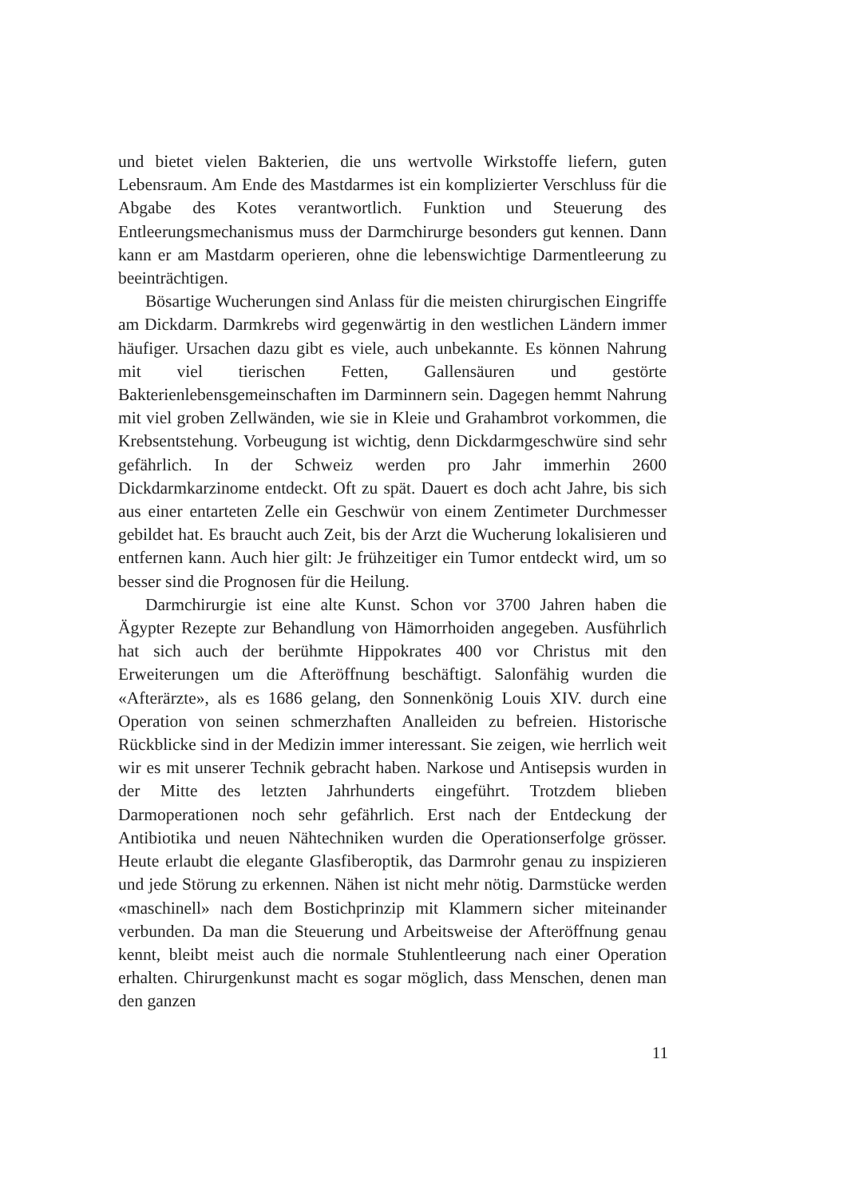und bietet vielen Bakterien, die uns wertvolle Wirkstoffe liefern, guten Lebensraum. Am Ende des Mastdarmes ist ein komplizierter Verschluss für die Abgabe des Kotes verantwortlich. Funktion und Steuerung des Entleerungsmechanismus muss der Darmchirurge besonders gut kennen. Dann kann er am Mastdarm operieren, ohne die lebenswichtige Darmentleerung zu beeinträchtigen.
Bösartige Wucherungen sind Anlass für die meisten chirurgischen Eingriffe am Dickdarm. Darmkrebs wird gegenwärtig in den westlichen Ländern immer häufiger. Ursachen dazu gibt es viele, auch unbekannte. Es können Nahrung mit viel tierischen Fetten, Gallensäuren und gestörte Bakterienlebensgemeinschaften im Darminnern sein. Dagegen hemmt Nahrung mit viel groben Zellwänden, wie sie in Kleie und Grahambrot vorkommen, die Krebsentstehung. Vorbeugung ist wichtig, denn Dickdarmgeschwüre sind sehr gefährlich. In der Schweiz werden pro Jahr immerhin 2600 Dickdarmkarzinome entdeckt. Oft zu spät. Dauert es doch acht Jahre, bis sich aus einer entarteten Zelle ein Geschwür von einem Zentimeter Durchmesser gebildet hat. Es braucht auch Zeit, bis der Arzt die Wucherung lokalisieren und entfernen kann. Auch hier gilt: Je frühzeitiger ein Tumor entdeckt wird, um so besser sind die Prognosen für die Heilung.
Darmchirurgie ist eine alte Kunst. Schon vor 3700 Jahren haben die Ägypter Rezepte zur Behandlung von Hämorrhoiden angegeben. Ausführlich hat sich auch der berühmte Hippokrates 400 vor Christus mit den Erweiterungen um die Afteröffnung beschäftigt. Salonfähig wurden die «Afterärzte», als es 1686 gelang, den Sonnenkönig Louis XIV. durch eine Operation von seinen schmerzhaften Analleiden zu befreien. Historische Rückblicke sind in der Medizin immer interessant. Sie zeigen, wie herrlich weit wir es mit unserer Technik gebracht haben. Narkose und Antisepsis wurden in der Mitte des letzten Jahrhunderts eingeführt. Trotzdem blieben Darmoperationen noch sehr gefährlich. Erst nach der Entdeckung der Antibiotika und neuen Nähtechniken wurden die Operationserfolge grösser. Heute erlaubt die elegante Glasfiberoptik, das Darmrohr genau zu inspizieren und jede Störung zu erkennen. Nähen ist nicht mehr nötig. Darmstücke werden «maschinell» nach dem Bostichprinzip mit Klammern sicher miteinander verbunden. Da man die Steuerung und Arbeitsweise der Afteröffnung genau kennt, bleibt meist auch die normale Stuhlentleerung nach einer Operation erhalten. Chirurgenkunst macht es sogar möglich, dass Menschen, denen man den ganzen
11